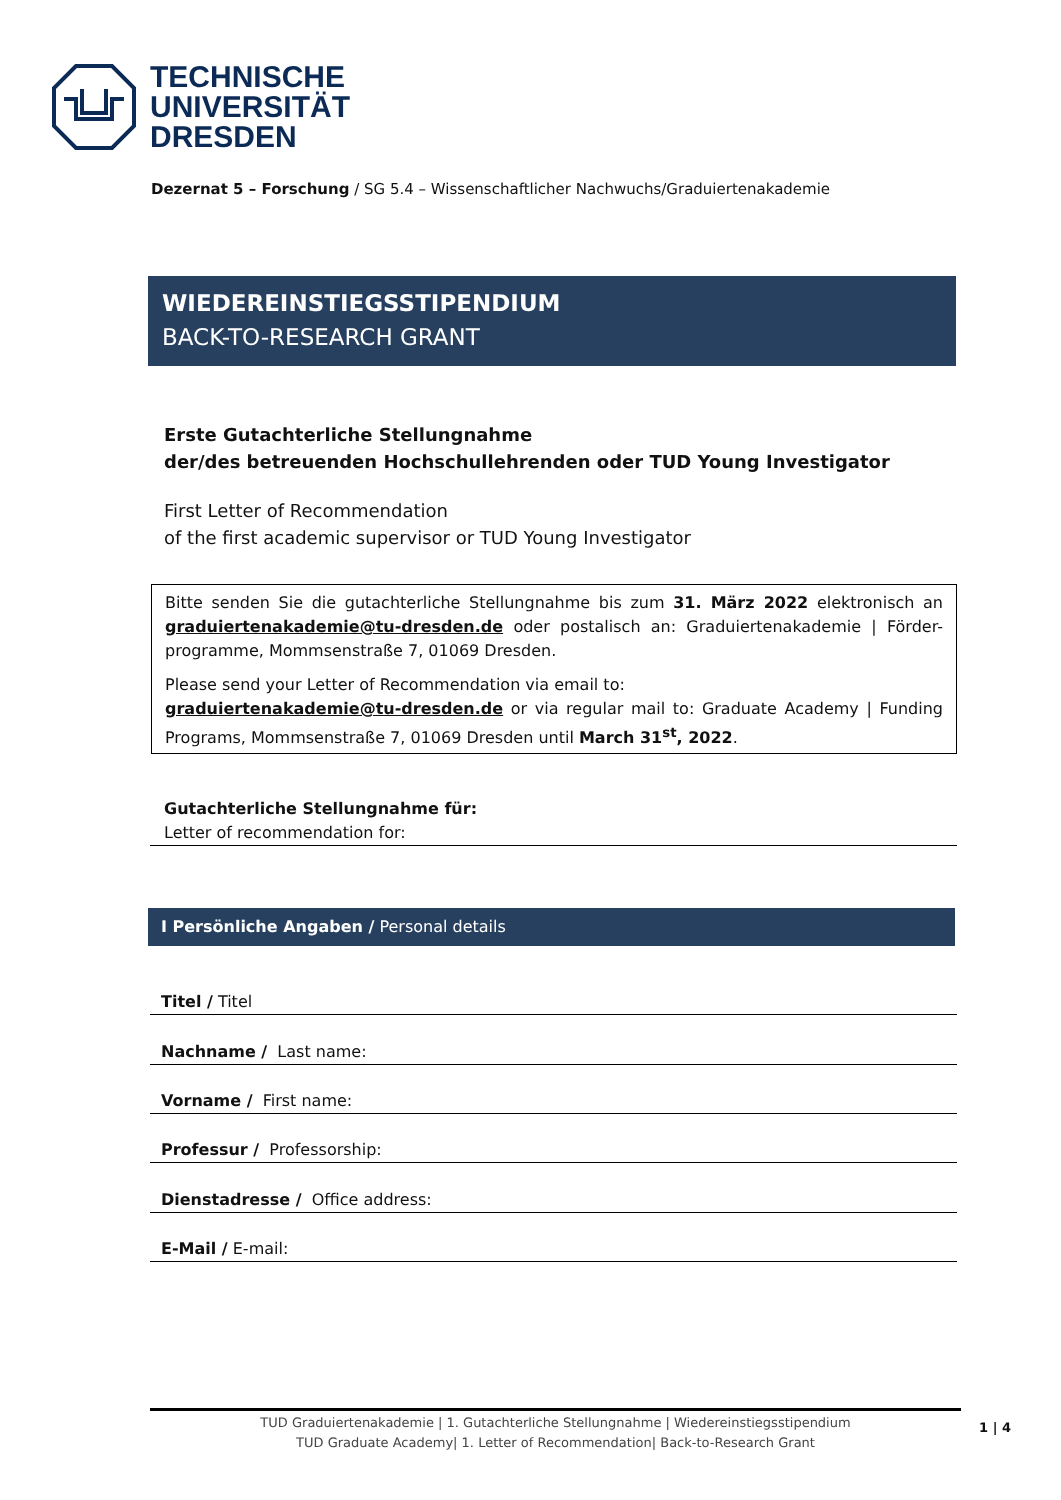TECHNISCHE
UNIVERSITÄT
DRESDEN
Dezernat 5 – Forschung / SG 5.4 – Wissenschaftlicher Nachwuchs/Graduiertenakademie
WIEDEREINSTIEGSSTIPENDIUM
BACK-TO-RESEARCH GRANT
Erste Gutachterliche Stellungnahme
der/des betreuenden Hochschullehrenden oder TUD Young Investigator
First Letter of Recommendation
of the first academic supervisor or TUD Young Investigator
Bitte senden Sie die gutachterliche Stellungnahme bis zum 31. März 2022 elektronisch an graduiertenakademie@tu-dresden.de oder postalisch an: Graduiertenakademie | Förder-programme, Mommsenstraße 7, 01069 Dresden.
Please send your Letter of Recommendation via email to:
graduiertenakademie@tu-dresden.de or via regular mail to: Graduate Academy | Funding Programs, Mommsenstraße 7, 01069 Dresden until March 31<sup>st</sup>, 2022.
Gutachterliche Stellungnahme für:
Letter of recommendation for:
I Persönliche Angaben / Personal details
Titel / Titel
Nachname / Last name:
Vorname / First name:
Professur / Professorship:
Dienstadresse / Office address:
E-Mail / E-mail:
TUD Graduiertenakademie | 1. Gutachterliche Stellungnahme | Wiedereinstiegsstipendium
TUD Graduate Academy| 1. Letter of Recommendation| Back-to-Research Grant
1 | 4